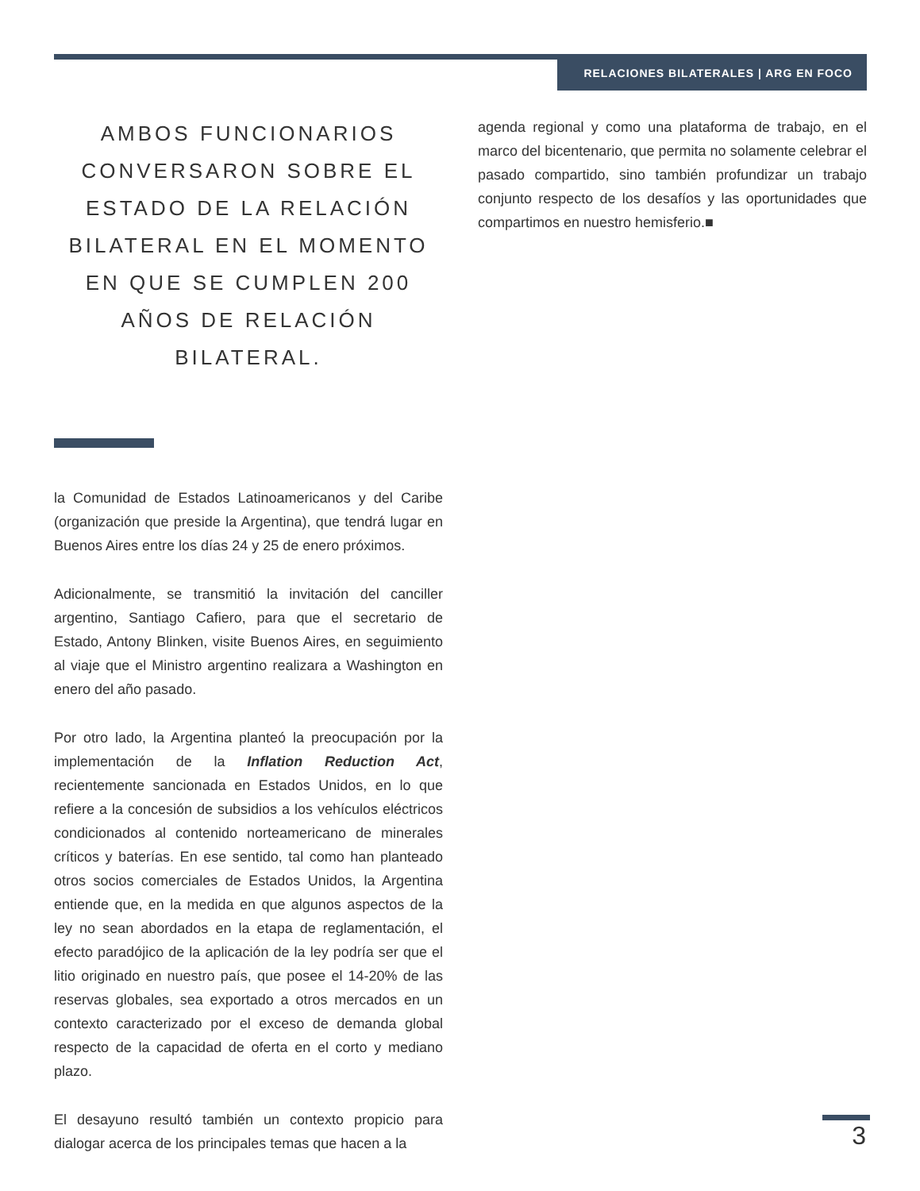RELACIONES BILATERALES | ARG EN FOCO
AMBOS FUNCIONARIOS CONVERSARON SOBRE EL ESTADO DE LA RELACIÓN BILATERAL EN EL MOMENTO EN QUE SE CUMPLEN 200 AÑOS DE RELACIÓN BILATERAL.
la Comunidad de Estados Latinoamericanos y del Caribe (organización que preside la Argentina), que tendrá lugar en Buenos Aires entre los días 24 y 25 de enero próximos.
Adicionalmente, se transmitió la invitación del canciller argentino, Santiago Cafiero, para que el secretario de Estado, Antony Blinken, visite Buenos Aires, en seguimiento al viaje que el Ministro argentino realizara a Washington en enero del año pasado.
Por otro lado, la Argentina planteó la preocupación por la implementación de la Inflation Reduction Act, recientemente sancionada en Estados Unidos, en lo que refiere a la concesión de subsidios a los vehículos eléctricos condicionados al contenido norteamericano de minerales críticos y baterías. En ese sentido, tal como han planteado otros socios comerciales de Estados Unidos, la Argentina entiende que, en la medida en que algunos aspectos de la ley no sean abordados en la etapa de reglamentación, el efecto paradójico de la aplicación de la ley podría ser que el litio originado en nuestro país, que posee el 14-20% de las reservas globales, sea exportado a otros mercados en un contexto caracterizado por el exceso de demanda global respecto de la capacidad de oferta en el corto y mediano plazo.
El desayuno resultó también un contexto propicio para dialogar acerca de los principales temas que hacen a la
agenda regional y como una plataforma de trabajo, en el marco del bicentenario, que permita no solamente celebrar el pasado compartido, sino también profundizar un trabajo conjunto respecto de los desafíos y las oportunidades que compartimos en nuestro hemisferio.■
3